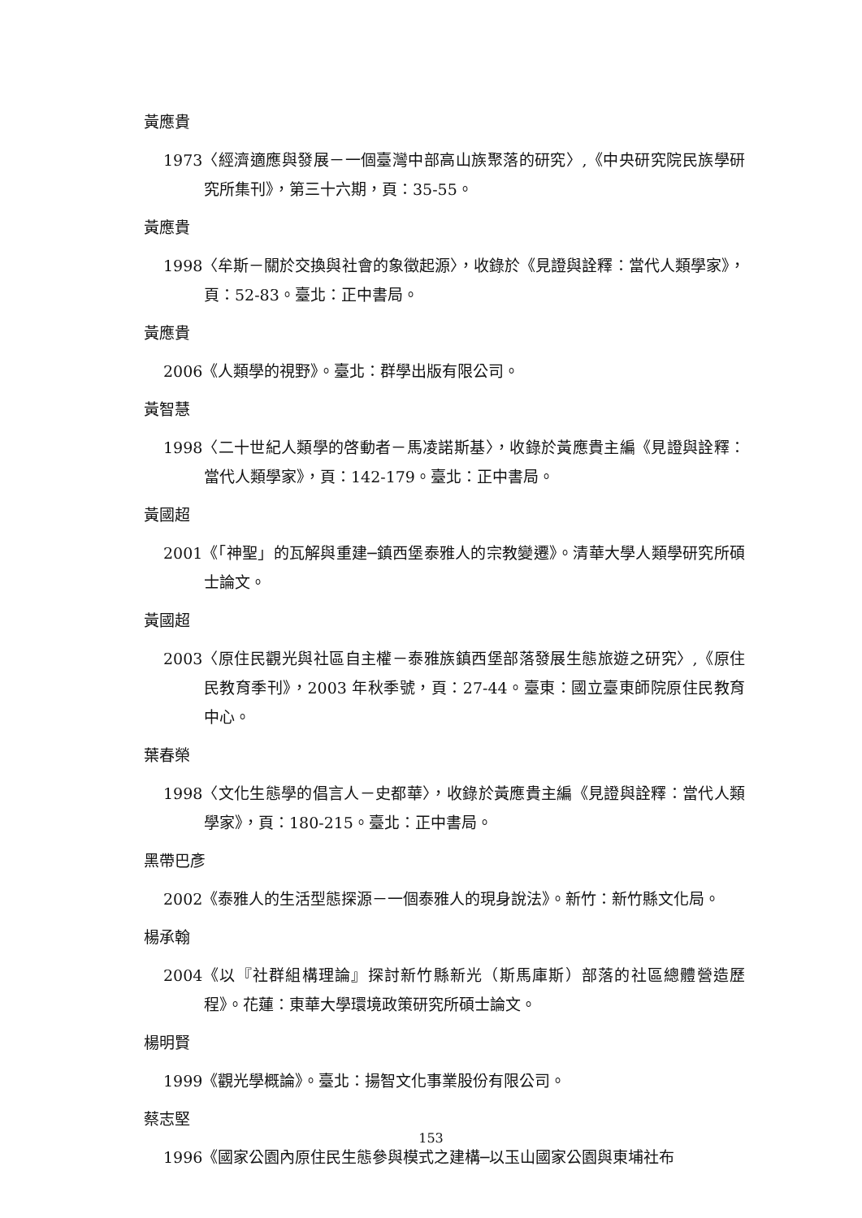黃應貴
1973 〈經濟適應與發展－一個臺灣中部高山族聚落的研究〉,《中央研究院民族學研究所集刊》，第三十六期，頁：35-55。
黃應貴
1998 〈牟斯－關於交換與社會的象徵起源〉，收錄於《見證與詮釋：當代人類學家》，頁：52-83。臺北：正中書局。
黃應貴
2006 《人類學的視野》。臺北：群學出版有限公司。
黃智慧
1998 〈二十世紀人類學的啓動者－馬凌諾斯基〉，收錄於黃應貴主編《見證與詮釋：當代人類學家》，頁：142-179。臺北：正中書局。
黃國超
2001 《「神聖」的瓦解與重建─鎮西堡泰雅人的宗教變遷》。清華大學人類學研究所碩士論文。
黃國超
2003 〈原住民觀光與社區自主權－泰雅族鎮西堡部落發展生態旅遊之研究〉,《原住民教育季刊》，2003 年秋季號，頁：27-44。臺東：國立臺東師院原住民教育中心。
葉春榮
1998 〈文化生態學的倡言人－史都華〉，收錄於黃應貴主編《見證與詮釋：當代人類學家》，頁：180-215。臺北：正中書局。
黑帶巴彥
2002 《泰雅人的生活型態探源－一個泰雅人的現身說法》。新竹：新竹縣文化局。
楊承翰
2004 《以『社群組構理論』探討新竹縣新光（斯馬庫斯）部落的社區總體營造歷程》。花蓮：東華大學環境政策研究所碩士論文。
楊明賢
1999 《觀光學概論》。臺北：揚智文化事業股份有限公司。
蔡志堅
1996 《國家公園內原住民生態參與模式之建構─以玉山國家公園與東埔社布
153